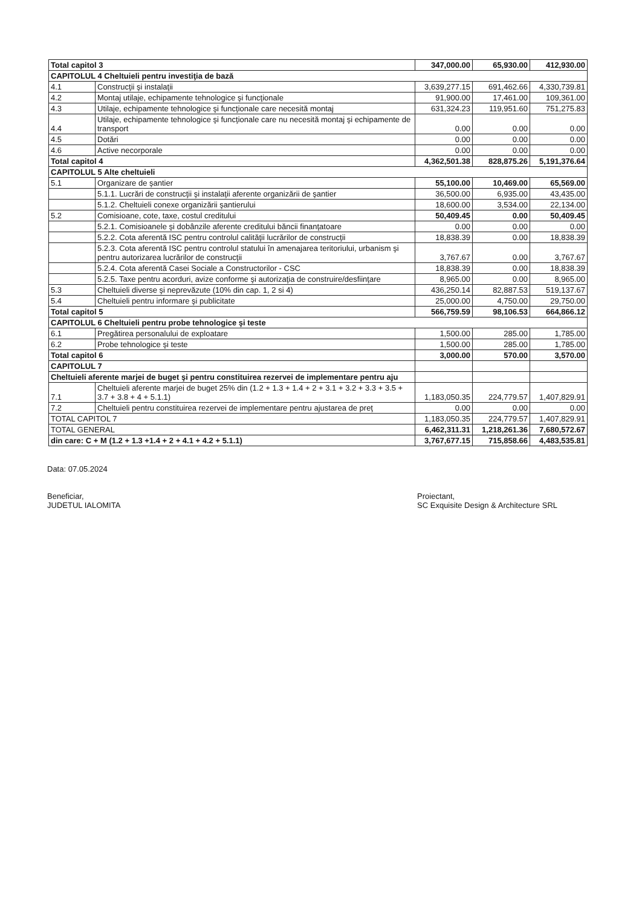| Total capitol 3 | | 347,000.00 | 65,930.00 | 412,930.00 |
| CAPITOLUL 4 Cheltuieli pentru investiţia de bază | | | | |
| 4.1 | Construcţii şi instalaţii | 3,639,277.15 | 691,462.66 | 4,330,739.81 |
| 4.2 | Montaj utilaje, echipamente tehnologice şi funcţionale | 91,900.00 | 17,461.00 | 109,361.00 |
| 4.3 | Utilaje, echipamente tehnologice şi funcţionale care necesită montaj | 631,324.23 | 119,951.60 | 751,275.83 |
| 4.4 | Utilaje, echipamente tehnologice şi funcţionale care nu necesită montaj şi echipamente de transport | 0.00 | 0.00 | 0.00 |
| 4.5 | Dotări | 0.00 | 0.00 | 0.00 |
| 4.6 | Active necorporale | 0.00 | 0.00 | 0.00 |
| Total capitol 4 | | 4,362,501.38 | 828,875.26 | 5,191,376.64 |
| CAPITOLUL 5 Alte cheltuieli | | | | |
| 5.1 | Organizare de şantier | 55,100.00 | 10,469.00 | 65,569.00 |
| | 5.1.1. Lucrări de construcţii şi instalaţii aferente organizării de şantier | 36,500.00 | 6,935.00 | 43,435.00 |
| | 5.1.2. Cheltuieli conexe organizării şantierului | 18,600.00 | 3,534.00 | 22,134.00 |
| 5.2 | Comisioane, cote, taxe, costul creditului | 50,409.45 | 0.00 | 50,409.45 |
| | 5.2.1. Comisioanele şi dobânzile aferente creditului băncii finanţatoare | 0.00 | 0.00 | 0.00 |
| | 5.2.2. Cota aferentă ISC pentru controlul calităţii lucrărilor de construcţii | 18,838.39 | 0.00 | 18,838.39 |
| | 5.2.3. Cota aferentă ISC pentru controlul statului în amenajarea teritoriului, urbanism şi pentru autorizarea lucrărilor de construcţii | 3,767.67 | 0.00 | 3,767.67 |
| | 5.2.4. Cota aferentă Casei Sociale a Constructorilor - CSC | 18,838.39 | 0.00 | 18,838.39 |
| | 5.2.5. Taxe pentru acorduri, avize conforme şi autorizaţia de construire/desfiinţare | 8,965.00 | 0.00 | 8,965.00 |
| 5.3 | Cheltuieli diverse şi neprevăzute (10% din cap. 1, 2 si 4) | 436,250.14 | 82,887.53 | 519,137.67 |
| 5.4 | Cheltuieli pentru informare şi publicitate | 25,000.00 | 4,750.00 | 29,750.00 |
| Total capitol 5 | | 566,759.59 | 98,106.53 | 664,866.12 |
| CAPITOLUL 6 Cheltuieli pentru probe tehnologice şi teste | | | | |
| 6.1 | Pregătirea personalului de exploatare | 1,500.00 | 285.00 | 1,785.00 |
| 6.2 | Probe tehnologice şi teste | 1,500.00 | 285.00 | 1,785.00 |
| Total capitol 6 | | 3,000.00 | 570.00 | 3,570.00 |
| CAPITOLUL 7 | | | | |
| Cheltuieli aferente marjei de buget şi pentru constituirea rezervei de implementare pentru aju | | | | |
| 7.1 | Cheltuieli aferente marjei de buget 25% din (1.2 + 1.3 + 1.4 + 2 + 3.1 + 3.2 + 3.3 + 3.5 + 3.7 + 3.8 + 4 + 5.1.1) | 1,183,050.35 | 224,779.57 | 1,407,829.91 |
| 7.2 | Cheltuieli pentru constituirea rezervei de implementare pentru ajustarea de preţ | 0.00 | 0.00 | 0.00 |
| TOTAL CAPITOL 7 | | 1,183,050.35 | 224,779.57 | 1,407,829.91 |
| TOTAL GENERAL | | 6,462,311.31 | 1,218,261.36 | 7,680,572.67 |
| din care: C + M (1.2 + 1.3 +1.4 + 2 + 4.1 + 4.2 + 5.1.1) | | 3,767,677.15 | 715,858.66 | 4,483,535.81 |
Data: 07.05.2024
Beneficiar,
JUDETUL IALOMITA
Proiectant,
SC Exquisite Design & Architecture SRL